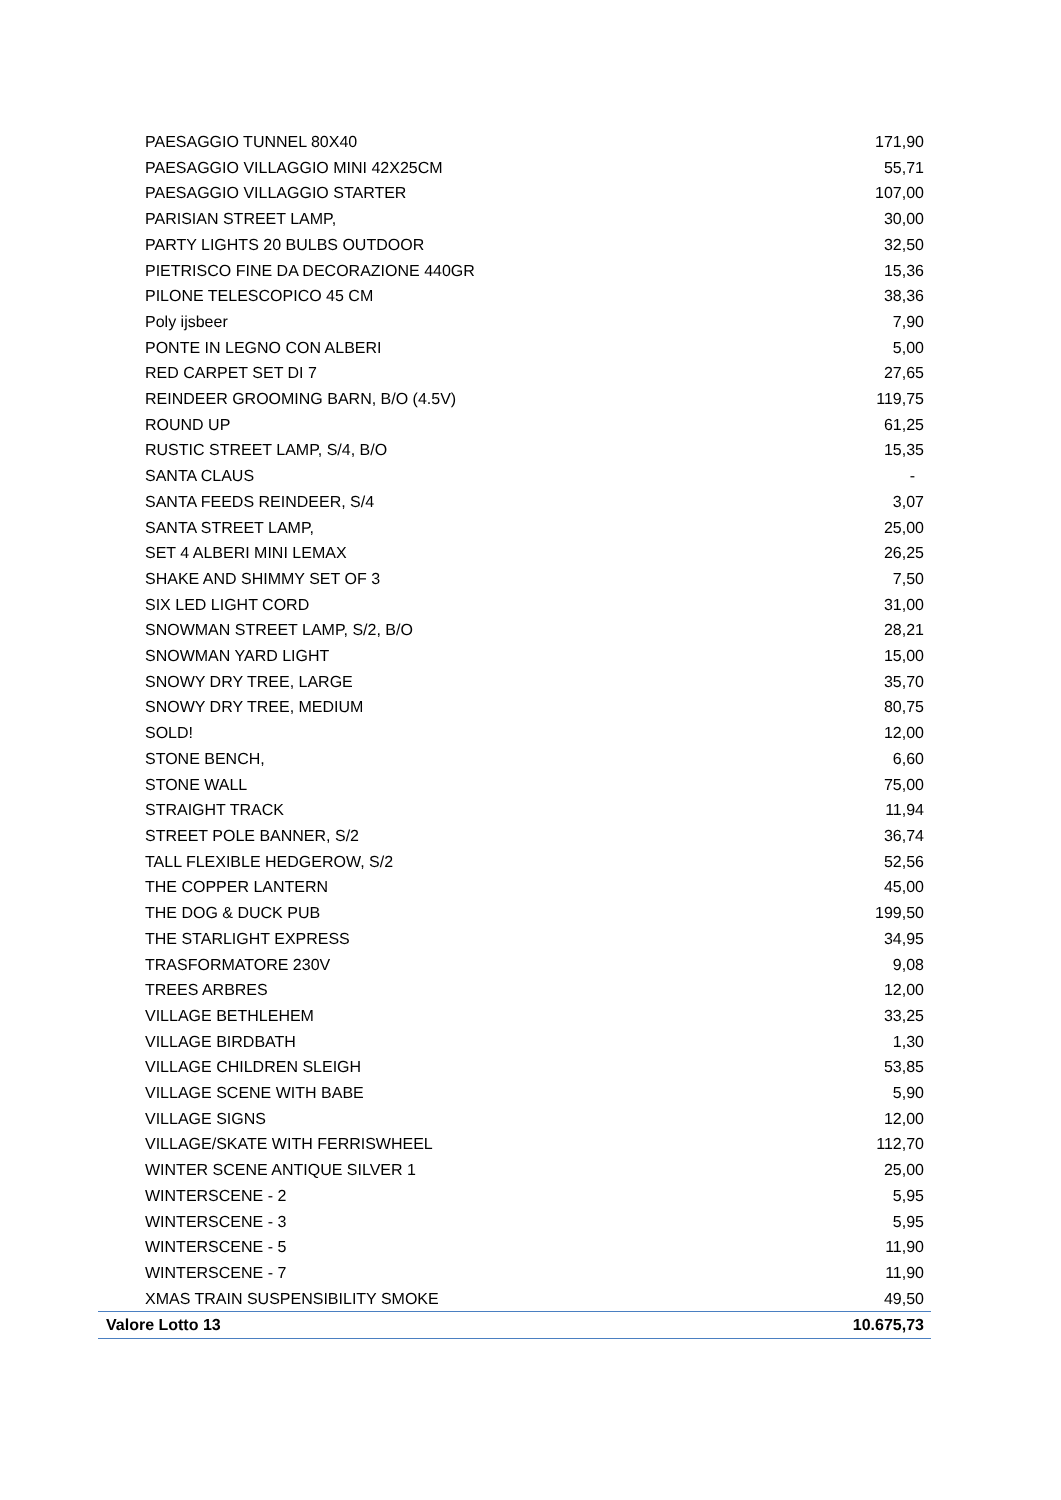| PAESAGGIO TUNNEL 80X40 | 171,90 |
| PAESAGGIO VILLAGGIO MINI 42X25CM | 55,71 |
| PAESAGGIO VILLAGGIO STARTER | 107,00 |
| PARISIAN STREET LAMP, | 30,00 |
| PARTY LIGHTS 20 BULBS OUTDOOR | 32,50 |
| PIETRISCO FINE DA DECORAZIONE 440GR | 15,36 |
| PILONE TELESCOPICO 45 CM | 38,36 |
| Poly ijsbeer | 7,90 |
| PONTE IN LEGNO CON ALBERI | 5,00 |
| RED CARPET SET DI 7 | 27,65 |
| REINDEER GROOMING BARN, B/O (4.5V) | 119,75 |
| ROUND UP | 61,25 |
| RUSTIC STREET LAMP, S/4, B/O | 15,35 |
| SANTA CLAUS | - |
| SANTA FEEDS REINDEER, S/4 | 3,07 |
| SANTA STREET LAMP, | 25,00 |
| SET 4 ALBERI MINI LEMAX | 26,25 |
| SHAKE AND SHIMMY SET OF 3 | 7,50 |
| SIX LED LIGHT CORD | 31,00 |
| SNOWMAN STREET LAMP, S/2, B/O | 28,21 |
| SNOWMAN YARD LIGHT | 15,00 |
| SNOWY DRY TREE, LARGE | 35,70 |
| SNOWY DRY TREE, MEDIUM | 80,75 |
| SOLD! | 12,00 |
| STONE BENCH, | 6,60 |
| STONE WALL | 75,00 |
| STRAIGHT TRACK | 11,94 |
| STREET POLE BANNER, S/2 | 36,74 |
| TALL FLEXIBLE HEDGEROW, S/2 | 52,56 |
| THE COPPER LANTERN | 45,00 |
| THE DOG & DUCK PUB | 199,50 |
| THE STARLIGHT EXPRESS | 34,95 |
| TRASFORMATORE 230V | 9,08 |
| TREES ARBRES | 12,00 |
| VILLAGE BETHLEHEM | 33,25 |
| VILLAGE BIRDBATH | 1,30 |
| VILLAGE CHILDREN SLEIGH | 53,85 |
| VILLAGE SCENE WITH BABE | 5,90 |
| VILLAGE SIGNS | 12,00 |
| VILLAGE/SKATE WITH FERRISWHEEL | 112,70 |
| WINTER SCENE ANTIQUE SILVER 1 | 25,00 |
| WINTERSCENE - 2 | 5,95 |
| WINTERSCENE - 3 | 5,95 |
| WINTERSCENE - 5 | 11,90 |
| WINTERSCENE - 7 | 11,90 |
| XMAS TRAIN SUSPENSIBILITY SMOKE | 49,50 |
| Valore Lotto 13 | 10.675,73 |